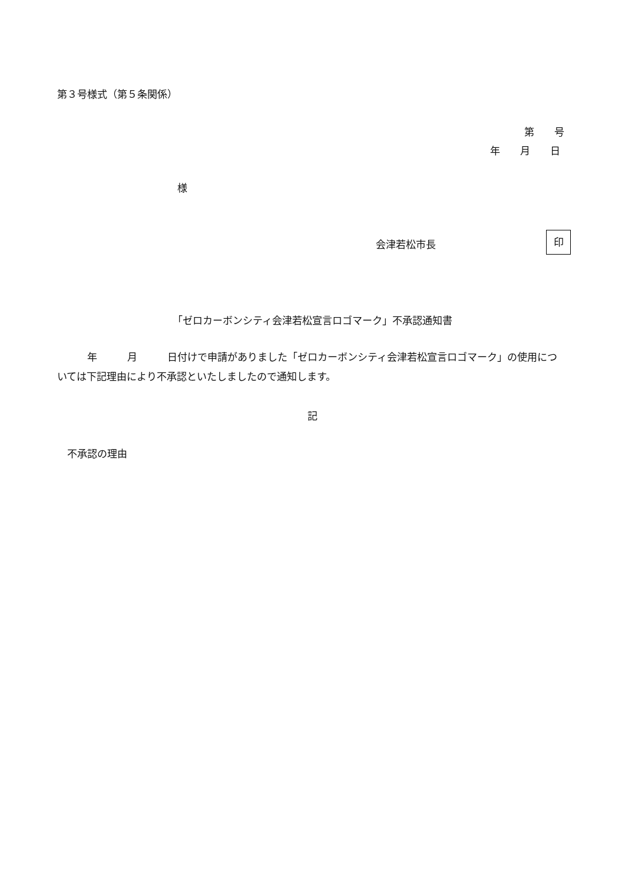第３号様式（第５条関係）
第　　号
年　　月　　日
様
会津若松市長
印
「ゼロカーボンシティ会津若松宣言ロゴマーク」不承認通知書
　　　年　　　月　　　日付けで申請がありました「ゼロカーボンシティ会津若松宣言ロゴマーク」の使用については下記理由により不承認といたしましたので通知します。
記
　不承認の理由